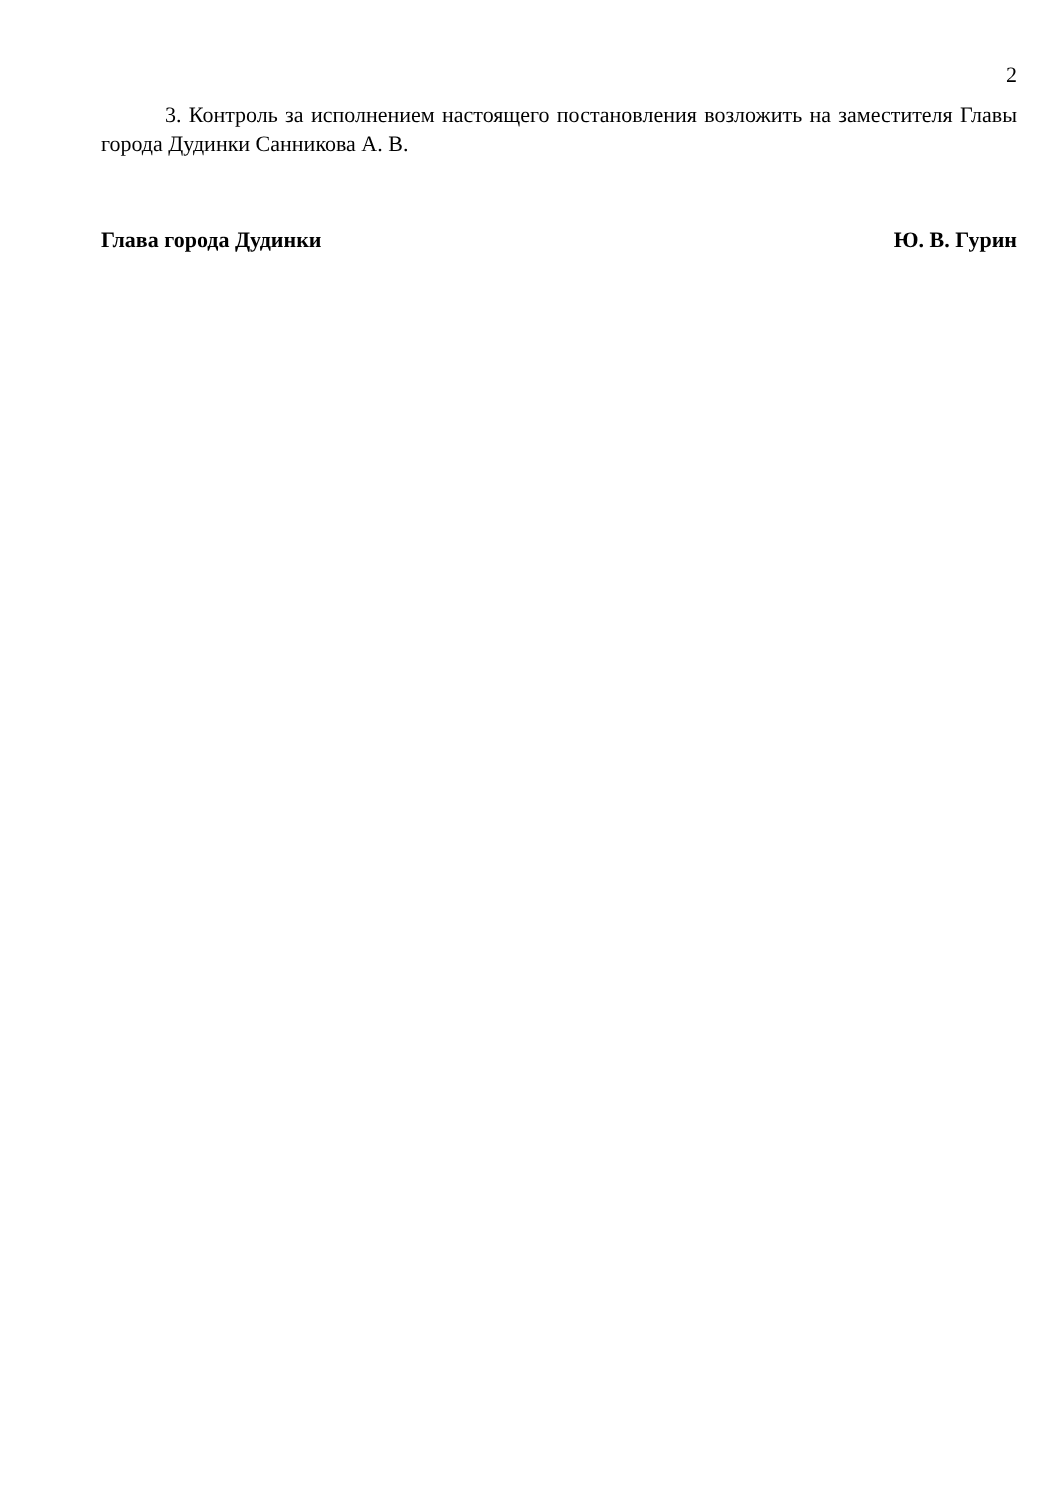2
3. Контроль за исполнением настоящего постановления возложить на заместителя Главы города Дудинки Санникова А. В.
Глава города Дудинки Ю. В. Гурин